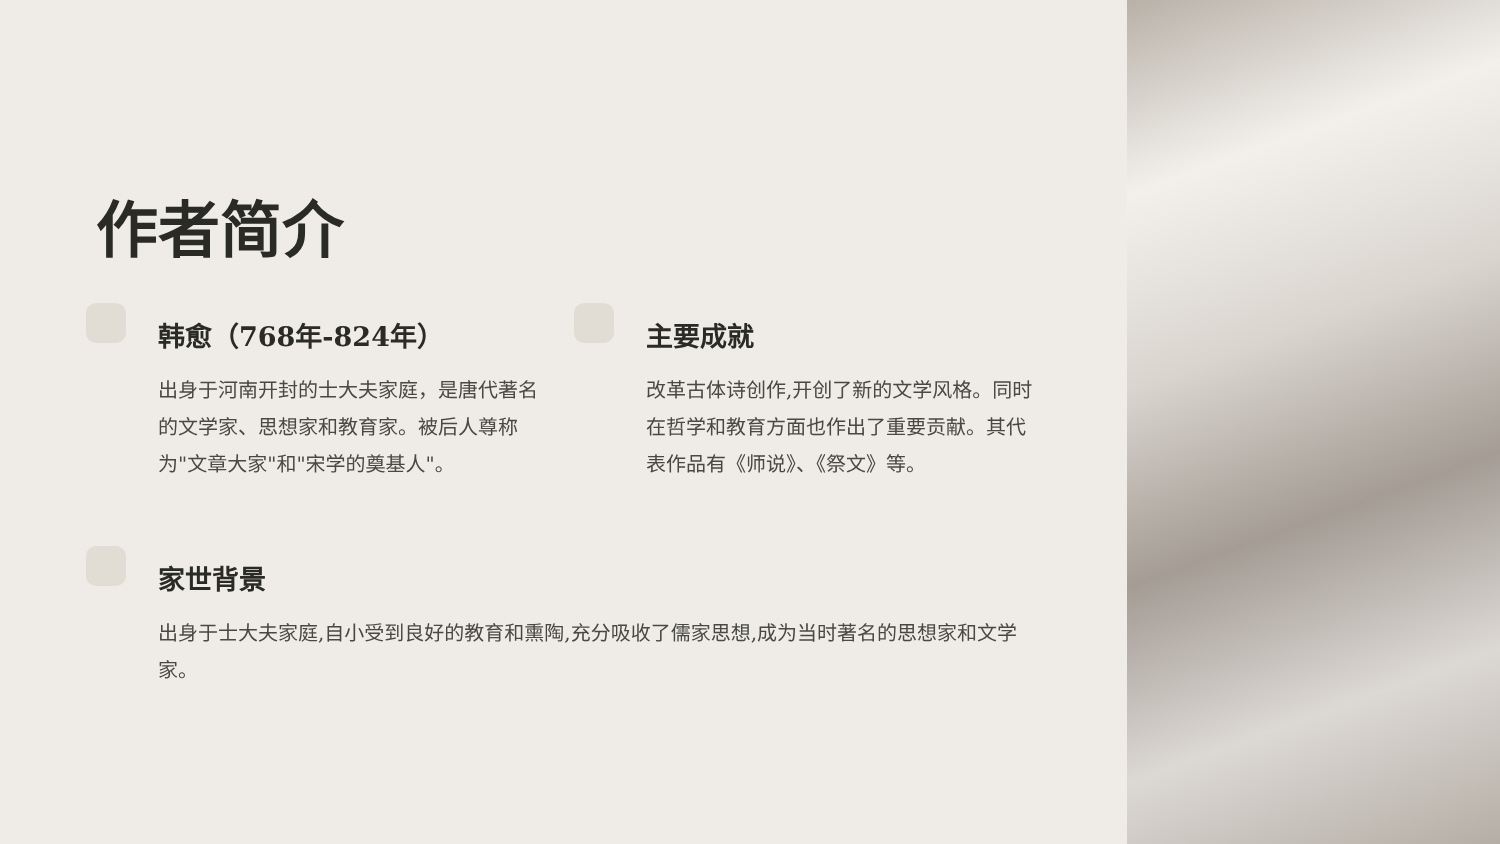作者简介
韩愈（768年-824年）
出身于河南开封的士大夫家庭，是唐代著名的文学家、思想家和教育家。被后人尊称为"文章大家"和"宋学的奠基人"。
主要成就
改革古体诗创作,开创了新的文学风格。同时在哲学和教育方面也作出了重要贡献。其代表作品有《师说》、《祭文》等。
家世背景
出身于士大夫家庭,自小受到良好的教育和熏陶,充分吸收了儒家思想,成为当时著名的思想家和文学家。